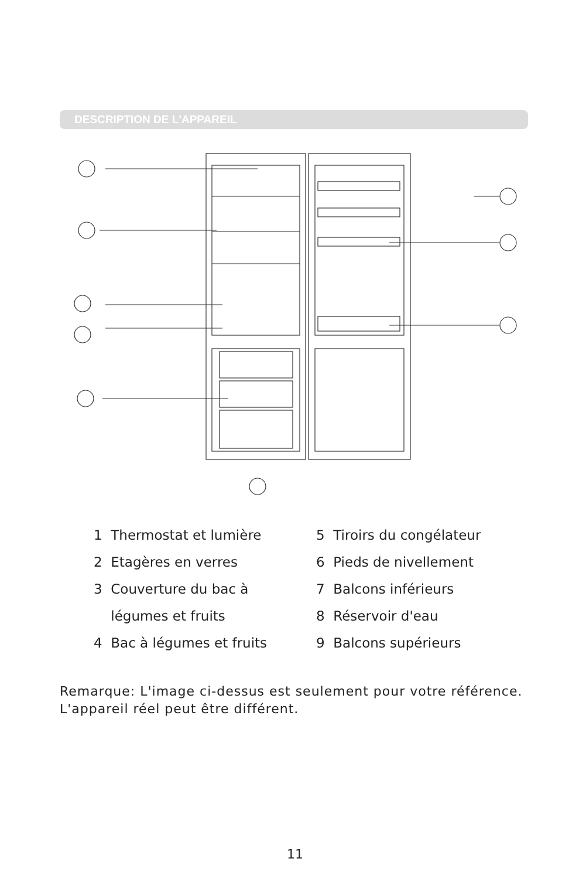DESCRIPTION DE L'APPAREIL
1 Thermostat et lumière
2 Etagères en verres
3 Couverture du bac à
légumes et fruits
4 Bac à légumes et fruits
5 Tiroirs du congélateur
6 Pieds de nivellement
7 Balcons inférieurs
8 Réservoir d'eau
9 Balcons supérieurs
Remarque: L'image ci-dessus est seulement pour votre référence.
L'appareil réel peut être différent.
11